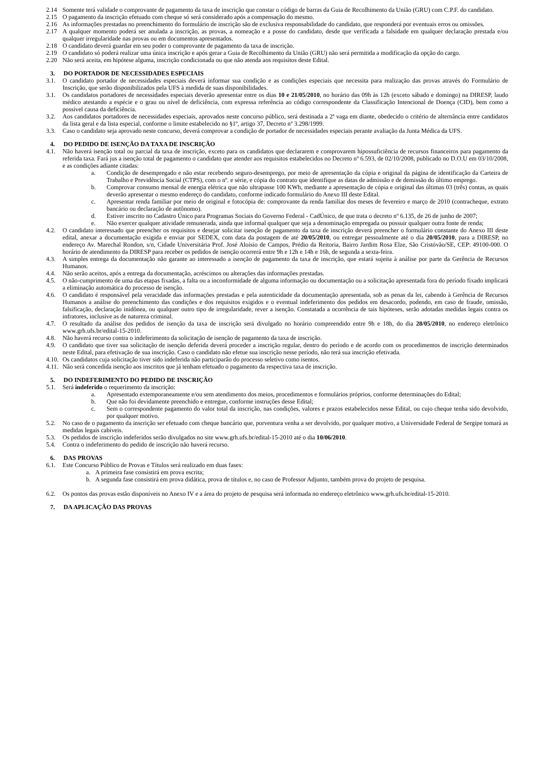2.14 Somente terá validade o comprovante de pagamento da taxa de inscrição que constar o código de barras da Guia de Recolhimento da União (GRU) com C.P.F. do candidato.
2.15 O pagamento da inscrição efetuado com cheque só será considerado após a compensação do mesmo.
2.16 As informações prestadas no preenchimento do formulário de inscrição são de exclusiva responsabilidade do candidato, que responderá por eventuais erros ou omissões.
2.17 A qualquer momento poderá ser anulada a inscrição, as provas, a nomeação e a posse do candidato, desde que verificada a falsidade em qualquer declaração prestada e/ou qualquer irregularidade nas provas ou em documentos apresentados.
2.18 O candidato deverá guardar em seu poder o comprovante de pagamento da taxa de inscrição.
2.19 O candidato só poderá realizar uma única inscrição e após gerar a Guia de Recolhimento da União (GRU) não será permitida a modificação da opção do cargo.
2.20 Não será aceita, em hipótese alguma, inscrição condicionada ou que não atenda aos requisitos deste Edital.
3. DO PORTADOR DE NECESSIDADES ESPECIAIS
3.1. O candidato portador de necessidades especiais deverá informar sua condição e as condições especiais que necessita para realização das provas através do Formulário de Inscrição, que serão disponibilizados pela UFS à medida de suas disponibilidades.
3.1. Os candidatos portadores de necessidades especiais deverão apresentar entre os dias 10 e 21/05/2010, no horário das 09h às 12h (exceto sábado e domingo) na DIRESP, laudo médico atestando a espécie e o grau ou nível de deficiência, com expressa referência ao código correspondente da Classificação Intencional de Doença (CID), bem como a possível causa da deficiência.
3.2. Aos candidatos portadores de necessidades especiais, aprovados neste concurso público, será destinada a 2ª vaga em diante, obedecido o critério de alternância entre candidatos da lista geral e da lista especial, conforme o limite estabelecido no §1º, artigo 37, Decreto nº 3.298/1999.
3.3. Caso o candidato seja aprovado neste concurso, deverá comprovar a condição de portador de necessidades especiais perante avaliação da Junta Médica da UFS.
4. DO PEDIDO DE ISENÇÃO DA TAXA DE INSCRIÇÃO
4.1. Não haverá isenção total ou parcial da taxa de inscrição, exceto para os candidatos que declararem e comprovarem hipossuficiência de recursos financeiros para pagamento da referida taxa. Fará jus a isenção total de pagamento o candidato que atender aos requisitos estabelecidos no Decreto nº 6.593, de 02/10/2008, publicado no D.O.U em 03/10/2008, e as condições adiante citadas:
a. Condição de desempregado e não estar recebendo seguro-desemprego, por meio de apresentação da cópia e original da página de identificação da Carteira de Trabalho e Previdência Social (CTPS), com o nº. e série, e cópia do contrato que identifique as datas de admissão e de demissão do último emprego.
b. Comprovar consumo mensal de energia elétrica que não ultrapasse 100 KWh, mediante a apresentação de cópia e original das últimas 03 (três) contas, as quais deverão apresentar o mesmo endereço do candidato, conforme indicado formulário do Anexo III deste Edital.
c. Apresentar renda familiar por meio de original e fotocópia de: comprovante da renda familiar dos meses de fevereiro e março de 2010 (contracheque, extrato bancário ou declaração de autônomo).
d. Estiver inscrito no Cadastro Único para Programas Sociais do Governo Federal - CadÚnico, de que trata o decreto nº 6.135, de 26 de junho de 2007;
e. Não exercer qualquer atividade remunerada, ainda que informal qualquer que seja a denominação empregada ou possuir qualquer outra fonte de renda;
4.2. O candidato interessado que preencher os requisitos e desejar solicitar isenção de pagamento da taxa de inscrição deverá preencher o formulário constante do Anexo III deste edital, anexar a documentação exigida e enviar por SEDEX, com data da postagem de até 20/05/2010, ou entregar pessoalmente até o dia 20/05/2010, para a DIRESP, no endereço Av. Marechal Rondon, s/n, Cidade Universitária Prof. José Aloísio de Campos, Prédio da Reitoria, Bairro Jardim Rosa Elze, São Cristóvão/SE, CEP: 49100-000. O horário de atendimento da DIRESP para receber os pedidos de isenção ocorrerá entre 9h e 12h e 14h e 16h, de segunda a sexta-feira.
4.3. A simples entrega da documentação não garante ao interessado a isenção de pagamento da taxa de inscrição, que estará sujeita à análise por parte da Gerência de Recursos Humanos.
4.4. Não serão aceitos, após a entrega da documentação, acréscimos ou alterações das informações prestadas.
4.5. O não-cumprimento de uma das etapas fixadas, a falta ou a inconformidade de alguma informação ou documentação ou a solicitação apresentada fora do período fixado implicará a eliminação automática do processo de isenção.
4.6. O candidato é responsável pela veracidade das informações prestadas e pela autenticidade da documentação apresentada, sob as penas da lei, cabendo à Gerência de Recursos Humanos a análise do preenchimento das condições e dos requisitos exigidos e o eventual indeferimento dos pedidos em desacordo, podendo, em caso de fraude, omissão, falsificação, declaração inidônea, ou qualquer outro tipo de irregularidade, rever a isenção. Constatada a ocorrência de tais hipóteses, serão adotadas medidas legais contra os infratores, inclusive as de natureza criminal.
4.7. O resultado da análise dos pedidos de isenção da taxa de inscrição será divulgado no horário compreendido entre 9h e 18h, do dia 28/05/2010, no endereço eletrônico www.grh.ufs.br/edital-15-2010.
4.8. Não haverá recurso contra o indeferimento da solicitação de isenção de pagamento da taxa de inscrição.
4.9. O candidato que tiver sua solicitação de isenção deferida deverá proceder a inscrição regular, dentro do período e de acordo com os procedimentos de inscrição determinados neste Edital, para efetivação de sua inscrição. Caso o candidato não efetue sua inscrição nesse período, não terá sua inscrição efetivada.
4.10.
Os candidatos cuja solicitação tiver sido indeferida não participarão do processo seletivo como isentos.
4.11.
Não será concedida isenção aos inscritos que já tenham efetuado o pagamento da respectiva taxa de inscrição.
5. DO INDEFERIMENTO DO PEDIDO DE INSCRIÇÃO
5.1. Será indeferido o requerimento da inscrição:
a. Apresentado extemporaneamente e/ou sem atendimento dos meios, procedimentos e formulários próprios, conforme determinações do Edital;
b. Que não foi devidamente preenchido e entregue, conforme instruções desse Edital;
c. Sem o correspondente pagamento do valor total da inscrição, nas condições, valores e prazos estabelecidos nesse Edital, ou cujo cheque tenha sido devolvido, por qualquer motivo.
5.2. No caso de o pagamento da inscrição ser efetuado com cheque bancário que, porventura venha a ser devolvido, por qualquer motivo, a Universidade Federal de Sergipe tomará as medidas legais cabíveis.
5.3. Os pedidos de inscrição indeferidos serão divulgados no site www.grh.ufs.br/edital-15-2010 até o dia 10/06/2010.
5.4. Contra o indeferimento do pedido de inscrição não haverá recurso.
6. DAS PROVAS
6.1. Este Concurso Público de Provas e Títulos será realizado em duas fases:
a. A primeira fase consistirá em prova escrita;
b. A segunda fase consistirá em prova didática, prova de títulos e, no caso de Professor Adjunto, também prova do projeto de pesquisa.
6.2. Os pontos das provas estão disponíveis no Anexo IV e a área do projeto de pesquisa será informada no endereço eletrônico www.grh.ufs.br/edital-15-2010.
7. DA APLICAÇÃO DAS PROVAS